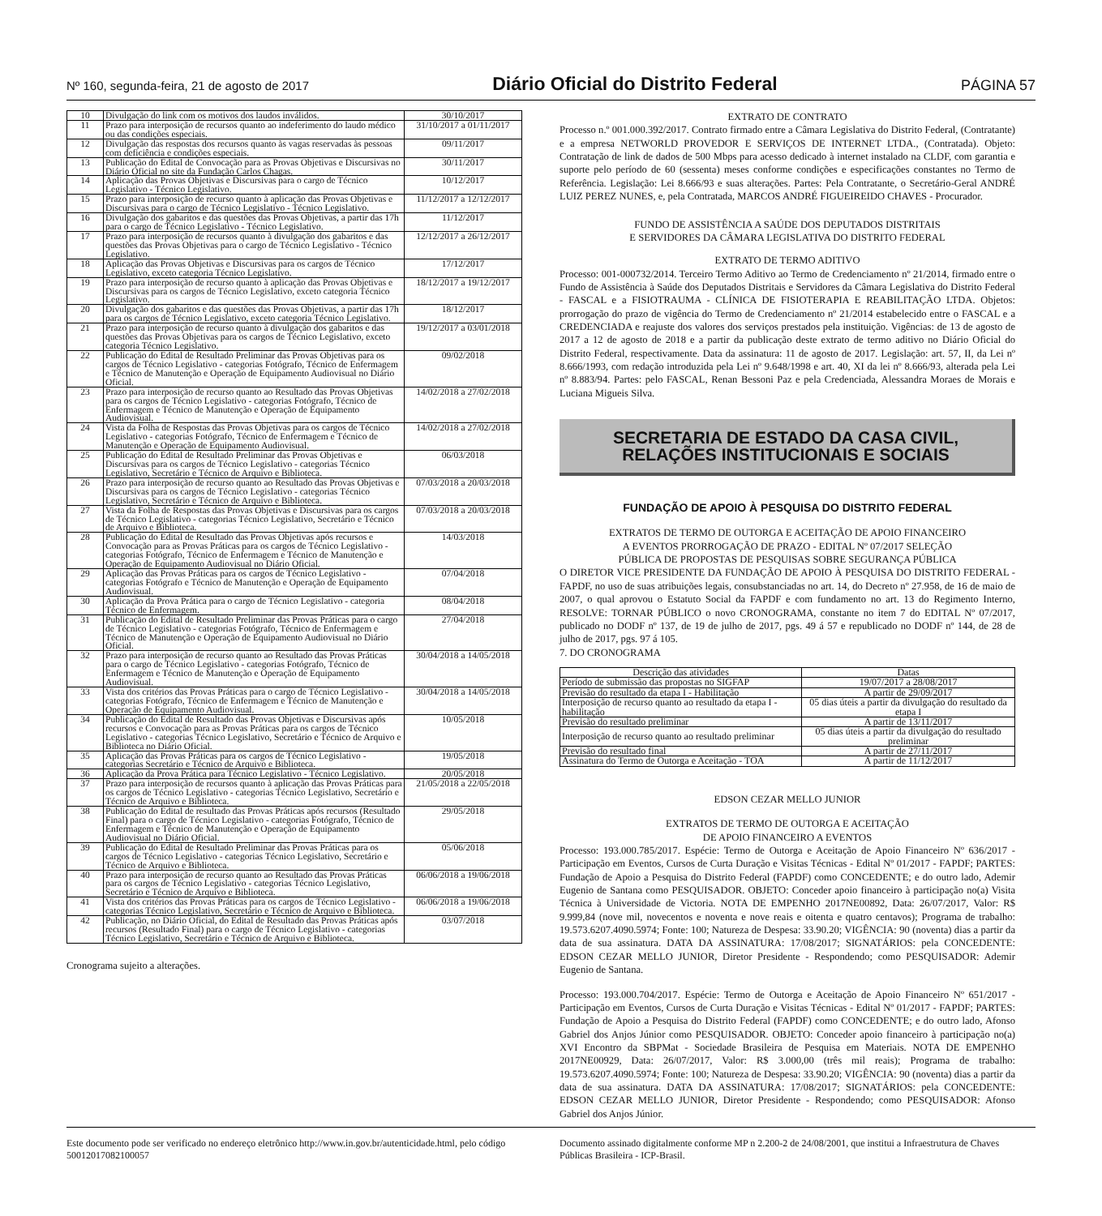Nº 160, segunda-feira, 21 de agosto de 2017 Diário Oficial do Distrito Federal PÁGINA 57
| 10 | Divulgação do link com os motivos dos laudos inválidos. | 30/10/2017 |
| 11 | Prazo para interposição de recursos quanto ao indeferimento do laudo médico ou das condições especiais. | 31/10/2017 a 01/11/2017 |
| 12 | Divulgação das respostas dos recursos quanto às vagas reservadas às pessoas com deficiência e condições especiais. | 09/11/2017 |
| 13 | Publicação do Edital de Convocação para as Provas Objetivas e Discursivas no Diário Oficial no site da Fundação Carlos Chagas. | 30/11/2017 |
| 14 | Aplicação das Provas Objetivas e Discursivas para o cargo de Técnico Legislativo - Técnico Legislativo. | 10/12/2017 |
| 15 | Prazo para interposição de recurso quanto à aplicação das Provas Objetivas e Discursivas para o cargo de Técnico Legislativo - Técnico Legislativo. | 11/12/2017 a 12/12/2017 |
| 16 | Divulgação dos gabaritos e das questões das Provas Objetivas, a partir das 17h para o cargo de Técnico Legislativo - Técnico Legislativo. | 11/12/2017 |
| 17 | Prazo para interposição de recursos quanto à divulgação dos gabaritos e das questões das Provas Objetivas para o cargo de Técnico Legislativo - Técnico Legislativo. | 12/12/2017 a 26/12/2017 |
| 18 | Aplicação das Provas Objetivas e Discursivas para os cargos de Técnico Legislativo, exceto categoria Técnico Legislativo. | 17/12/2017 |
| 19 | Prazo para interposição de recurso quanto à aplicação das Provas Objetivas e Discursivas para os cargos de Técnico Legislativo, exceto categoria Técnico Legislativo. | 18/12/2017 a 19/12/2017 |
| 20 | Divulgação dos gabaritos e das questões das Provas Objetivas, a partir das 17h para os cargos de Técnico Legislativo, exceto categoria Técnico Legislativo. | 18/12/2017 |
| 21 | Prazo para interposição de recurso quanto à divulgação dos gabaritos e das questões das Provas Objetivas para os cargos de Técnico Legislativo, exceto categoria Técnico Legislativo. | 19/12/2017 a 03/01/2018 |
| 22 | Publicação do Edital de Resultado Preliminar das Provas Objetivas para os cargos de Técnico Legislativo - categorias Fotógrafo, Técnico de Enfermagem e Técnico de Manutenção e Operação de Equipamento Audiovisual no Diário Oficial. | 09/02/2018 |
| 23 | Prazo para interposição de recurso quanto ao Resultado das Provas Objetivas para os cargos de Técnico Legislativo - categorias Fotógrafo, Técnico de Enfermagem e Técnico de Manutenção e Operação de Equipamento Audiovisual. | 14/02/2018 a 27/02/2018 |
| 24 | Vista da Folha de Respostas das Provas Objetivas para os cargos de Técnico Legislativo - categorias Fotógrafo, Técnico de Enfermagem e Técnico de Manutenção e Operação de Equipamento Audiovisual. | 14/02/2018 a 27/02/2018 |
| 25 | Publicação do Edital de Resultado Preliminar das Provas Objetivas e Discursivas para os cargos de Técnico Legislativo - categorias Técnico Legislativo, Secretário e Técnico de Arquivo e Biblioteca. | 06/03/2018 |
| 26 | Prazo para interposição de recurso quanto ao Resultado das Provas Objetivas e Discursivas para os cargos de Técnico Legislativo - categorias Técnico Legislativo, Secretário e Técnico de Arquivo e Biblioteca. | 07/03/2018 a 20/03/2018 |
| 27 | Vista da Folha de Respostas das Provas Objetivas e Discursivas para os cargos de Técnico Legislativo - categorias Técnico Legislativo, Secretário e Técnico de Arquivo e Biblioteca. | 07/03/2018 a 20/03/2018 |
| 28 | Publicação do Edital de Resultado das Provas Objetivas após recursos e Convocação para as Provas Práticas para os cargos de Técnico Legislativo - categorias Fotógrafo, Técnico de Enfermagem e Técnico de Manutenção e Operação de Equipamento Audiovisual no Diário Oficial. | 14/03/2018 |
| 29 | Aplicação das Provas Práticas para os cargos de Técnico Legislativo - categorias Fotógrafo e Técnico de Manutenção e Operação de Equipamento Audiovisual. | 07/04/2018 |
| 30 | Aplicação da Prova Prática para o cargo de Técnico Legislativo - categoria Técnico de Enfermagem. | 08/04/2018 |
| 31 | Publicação do Edital de Resultado Preliminar das Provas Práticas para o cargo de Técnico Legislativo - categorias Fotógrafo, Técnico de Enfermagem e Técnico de Manutenção e Operação de Equipamento Audiovisual no Diário Oficial. | 27/04/2018 |
| 32 | Prazo para interposição de recurso quanto ao Resultado das Provas Práticas para o cargo de Técnico Legislativo - categorias Fotógrafo, Técnico de Enfermagem e Técnico de Manutenção e Operação de Equipamento Audiovisual. | 30/04/2018 a 14/05/2018 |
| 33 | Vista dos critérios das Provas Práticas para o cargo de Técnico Legislativo - categorias Fotógrafo, Técnico de Enfermagem e Técnico de Manutenção e Operação de Equipamento Audiovisual. | 30/04/2018 a 14/05/2018 |
| 34 | Publicação do Edital de Resultado das Provas Objetivas e Discursivas após recursos e Convocação para as Provas Práticas para os cargos de Técnico Legislativo - categorias Técnico Legislativo, Secretário e Técnico de Arquivo e Biblioteca no Diário Oficial. | 10/05/2018 |
| 35 | Aplicação das Provas Práticas para os cargos de Técnico Legislativo - categorias Secretário e Técnico de Arquivo e Biblioteca. | 19/05/2018 |
| 36 | Aplicação da Prova Prática para Técnico Legislativo - Técnico Legislativo. | 20/05/2018 |
| 37 | Prazo para interposição de recursos quanto à aplicação das Provas Práticas para os cargos de Técnico Legislativo - categorias Técnico Legislativo, Secretário e Técnico de Arquivo e Biblioteca. | 21/05/2018 a 22/05/2018 |
| 38 | Publicação do Edital de resultado das Provas Práticas após recursos (Resultado Final) para o cargo de Técnico Legislativo - categorias Fotógrafo, Técnico de Enfermagem e Técnico de Manutenção e Operação de Equipamento Audiovisual no Diário Oficial. | 29/05/2018 |
| 39 | Publicação do Edital de Resultado Preliminar das Provas Práticas para os cargos de Técnico Legislativo - categorias Técnico Legislativo, Secretário e Técnico de Arquivo e Biblioteca. | 05/06/2018 |
| 40 | Prazo para interposição de recurso quanto ao Resultado das Provas Práticas para os cargos de Técnico Legislativo - categorias Técnico Legislativo, Secretário e Técnico de Arquivo e Biblioteca. | 06/06/2018 a 19/06/2018 |
| 41 | Vista dos critérios das Provas Práticas para os cargos de Técnico Legislativo - categorias Técnico Legislativo, Secretário e Técnico de Arquivo e Biblioteca. | 06/06/2018 a 19/06/2018 |
| 42 | Publicação, no Diário Oficial, do Edital de Resultado das Provas Práticas após recursos (Resultado Final) para o cargo de Técnico Legislativo - categorias Técnico Legislativo, Secretário e Técnico de Arquivo e Biblioteca. | 03/07/2018 |
Cronograma sujeito a alterações.
EXTRATO DE CONTRATO
Processo n.º 001.000.392/2017. Contrato firmado entre a Câmara Legislativa do Distrito Federal, (Contratante) e a empresa NETWORLD PROVEDOR E SERVIÇOS DE INTERNET LTDA., (Contratada). Objeto: Contratação de link de dados de 500 Mbps para acesso dedicado à internet instalado na CLDF, com garantia e suporte pelo período de 60 (sessenta) meses conforme condições e especificações constantes no Termo de Referência. Legislação: Lei 8.666/93 e suas alterações. Partes: Pela Contratante, o Secretário-Geral ANDRÉ LUIZ PEREZ NUNES, e, pela Contratada, MARCOS ANDRÉ FIGUEIREIDO CHAVES - Procurador.
FUNDO DE ASSISTÊNCIA A SAÚDE DOS DEPUTADOS DISTRITAIS
E SERVIDORES DA CÂMARA LEGISLATIVA DO DISTRITO FEDERAL
EXTRATO DE TERMO ADITIVO
Processo: 001-000732/2014. Terceiro Termo Aditivo ao Termo de Credenciamento nº 21/2014, firmado entre o Fundo de Assistência à Saúde dos Deputados Distritais e Servidores da Câmara Legislativa do Distrito Federal - FASCAL e a FISIOTRAUMA - CLÍNICA DE FISIOTERAPIA E REABILITAÇÃO LTDA. Objetos: prorrogação do prazo de vigência do Termo de Credenciamento nº 21/2014 estabelecido entre o FASCAL e a CREDENCIADA e reajuste dos valores dos serviços prestados pela instituição. Vigências: de 13 de agosto de 2017 a 12 de agosto de 2018 e a partir da publicação deste extrato de termo aditivo no Diário Oficial do Distrito Federal, respectivamente. Data da assinatura: 11 de agosto de 2017. Legislação: art. 57, II, da Lei nº 8.666/1993, com redação introduzida pela Lei nº 9.648/1998 e art. 40, XI da lei nº 8.666/93, alterada pela Lei nº 8.883/94. Partes: pelo FASCAL, Renan Bessoni Paz e pela Credenciada, Alessandra Moraes de Morais e Luciana Migueis Silva.
SECRETARIA DE ESTADO DA CASA CIVIL,
RELAÇÕES INSTITUCIONAIS E SOCIAIS
FUNDAÇÃO DE APOIO À PESQUISA DO DISTRITO FEDERAL
EXTRATOS DE TERMO DE OUTORGA E ACEITAÇÃO DE APOIO FINANCEIRO
A EVENTOS PRORROGAÇÃO DE PRAZO - EDITAL Nº 07/2017 SELEÇÃO
PÚBLICA DE PROPOSTAS DE PESQUISAS SOBRE SEGURANÇA PÚBLICA
O DIRETOR VICE PRESIDENTE DA FUNDAÇÃO DE APOIO À PESQUISA DO DISTRITO FEDERAL - FAPDF, no uso de suas atribuições legais, consubstanciadas no art. 14, do Decreto nº 27.958, de 16 de maio de 2007, o qual aprovou o Estatuto Social da FAPDF e com fundamento no art. 13 do Regimento Interno, RESOLVE: TORNAR PÚBLICO o novo CRONOGRAMA, constante no item 7 do EDITAL Nº 07/2017, publicado no DODF nº 137, de 19 de julho de 2017, pgs. 49 á 57 e republicado no DODF nº 144, de 28 de julho de 2017, pgs. 97 á 105.
7. DO CRONOGRAMA
| Descrição das atividades | Datas |
| --- | --- |
| Período de submissão das propostas no SIGFAP | 19/07/2017 a 28/08/2017 |
| Previsão do resultado da etapa I - Habilitação | A partir de 29/09/2017 |
| Interposição de recurso quanto ao resultado da etapa I - habilitação | 05 dias úteis a partir da divulgação do resultado da etapa I |
| Previsão do resultado preliminar | A partir de 13/11/2017 |
| Interposição de recurso quanto ao resultado preliminar | 05 dias úteis a partir da divulgação do resultado preliminar |
| Previsão do resultado final | A partir de 27/11/2017 |
| Assinatura do Termo de Outorga e Aceitação - TOA | A partir de 11/12/2017 |
EDSON CEZAR MELLO JUNIOR
EXTRATOS DE TERMO DE OUTORGA E ACEITAÇÃO
DE APOIO FINANCEIRO A EVENTOS
Processo: 193.000.785/2017. Espécie: Termo de Outorga e Aceitação de Apoio Financeiro Nº 636/2017 - Participação em Eventos, Cursos de Curta Duração e Visitas Técnicas - Edital Nº 01/2017 - FAPDF; PARTES: Fundação de Apoio a Pesquisa do Distrito Federal (FAPDF) como CONCEDENTE; e do outro lado, Ademir Eugenio de Santana como PESQUISADOR. OBJETO: Conceder apoio financeiro à participação no(a) Visita Técnica à Universidade de Victoria. NOTA DE EMPENHO 2017NE00892, Data: 26/07/2017, Valor: R$ 9.999,84 (nove mil, novecentos e noventa e nove reais e oitenta e quatro centavos); Programa de trabalho: 19.573.6207.4090.5974; Fonte: 100; Natureza de Despesa: 33.90.20; VIGÊNCIA: 90 (noventa) dias a partir da data de sua assinatura. DATA DA ASSINATURA: 17/08/2017; SIGNATÁRIOS: pela CONCEDENTE: EDSON CEZAR MELLO JUNIOR, Diretor Presidente - Respondendo; como PESQUISADOR: Ademir Eugenio de Santana.
Processo: 193.000.704/2017. Espécie: Termo de Outorga e Aceitação de Apoio Financeiro Nº 651/2017 - Participação em Eventos, Cursos de Curta Duração e Visitas Técnicas - Edital Nº 01/2017 - FAPDF; PARTES: Fundação de Apoio a Pesquisa do Distrito Federal (FAPDF) como CONCEDENTE; e do outro lado, Afonso Gabriel dos Anjos Júnior como PESQUISADOR. OBJETO: Conceder apoio financeiro à participação no(a) XVI Encontro da SBPMat - Sociedade Brasileira de Pesquisa em Materiais. NOTA DE EMPENHO 2017NE00929, Data: 26/07/2017, Valor: R$ 3.000,00 (três mil reais); Programa de trabalho: 19.573.6207.4090.5974; Fonte: 100; Natureza de Despesa: 33.90.20; VIGÊNCIA: 90 (noventa) dias a partir da data de sua assinatura. DATA DA ASSINATURA: 17/08/2017; SIGNATÁRIOS: pela CONCEDENTE: EDSON CEZAR MELLO JUNIOR, Diretor Presidente - Respondendo; como PESQUISADOR: Afonso Gabriel dos Anjos Júnior.
Este documento pode ser verificado no endereço eletrônico http://www.in.gov.br/autenticidade.html, pelo código 50012017082100057
Documento assinado digitalmente conforme MP n 2.200-2 de 24/08/2001, que institui a Infraestrutura de Chaves Públicas Brasileira - ICP-Brasil.